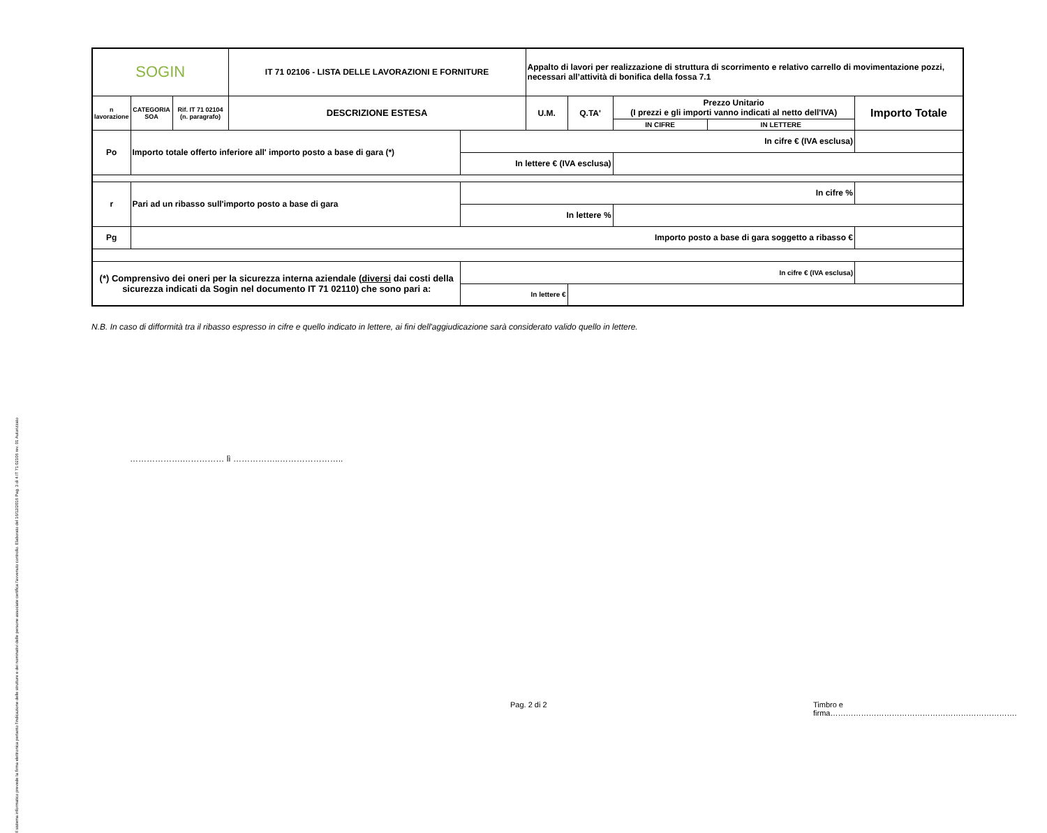Il sistema informatico prevede la firma elettronica pertanto l'indicazione delle strutture e dei nominativi delle persone associate certifica l'avvenuto controllo. Elaborato del 16/12/2016 Pag. 3 di 4 IT 71 02106 rev. 01 Autorizzato
| SOGIN | | | IT 71 02106 - LISTA DELLE LAVORAZIONI E FORNITURE | | Appalto di lavori per realizzazione di struttura di scorrimento e relativo carrello di movimentazione pozzi, necessari all’attività di bonifica della fossa 7.1 | | | | |
| n lavorazione | CATEGORIA SOA | Rif. IT 71 02104 (n. paragrafo) | DESCRIZIONE ESTESA | | U.M. | Q.TA' | Prezzo Unitario (I prezzi e gli importi vanno indicati al netto dell'IVA) | | Importo Totale |
| | | | | | | | IN CIFRE | IN LETTERE | |
| Po | Importo totale offerto inferiore all' importo posto a base di gara (*) | | | In cifre € (IVA esclusa) | | | | | |
| | | | | In lettere € (IVA esclusa) | | | | | |
| r | Pari ad un ribasso sull'importo posto a base di gara | | | In cifre % | | | | | |
| | | | | In lettere % | | | | | |
| Pg | Importo posto a base di gara soggetto a ribasso € | | | | | | | | |
| (*) Comprensivo dei oneri per la sicurezza interna aziendale ( diversi dai costi della sicurezza indicati da Sogin nel documento IT 71 02110) che sono pari a: | | | | In cifre € (IVA esclusa) | | | | | |
| | | | | In lettere € | | | | | |
N.B. In caso di difformità tra il ribasso espresso in cifre e quello indicato in lettere, ai fini dell'aggiudicazione sarà considerato valido quello in lettere.
……………….…………… lì ……………..…………………..
Pag. 2 di 2
Timbro e firma……………………………………………………………….